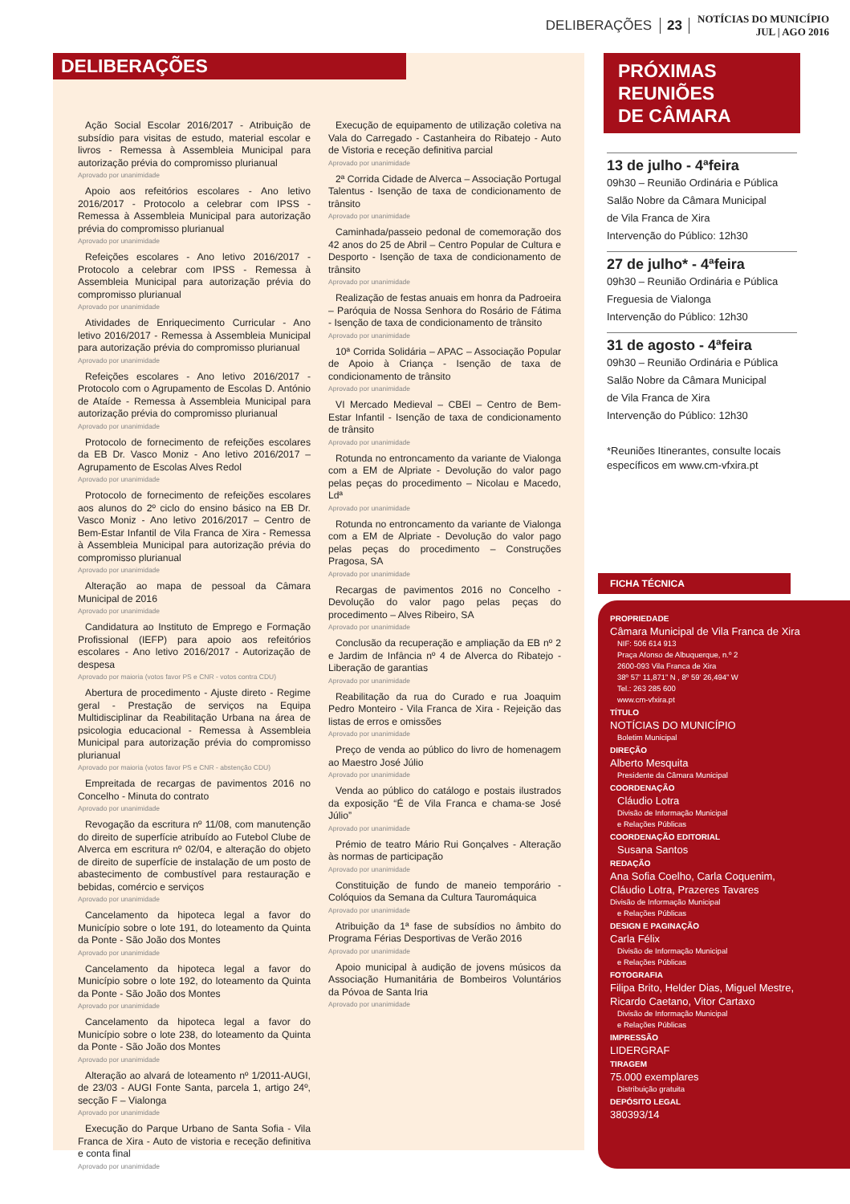DELIBERAÇÕES 23 NOTÍCIAS DO MUNICÍPIO
JUL | AGO 2016
DELIBERAÇÕES
Ação Social Escolar 2016/2017 - Atribuição de subsídio para visitas de estudo, material escolar e livros - Remessa à Assembleia Municipal para autorização prévia do compromisso plurianual
Aprovado por unanimidade
Apoio aos refeitórios escolares - Ano letivo 2016/2017 - Protocolo a celebrar com IPSS - Remessa à Assembleia Municipal para autorização prévia do compromisso plurianual
Aprovado por unanimidade
Refeições escolares - Ano letivo 2016/2017 - Protocolo a celebrar com IPSS - Remessa à Assembleia Municipal para autorização prévia do compromisso plurianual
Aprovado por unanimidade
Atividades de Enriquecimento Curricular - Ano letivo 2016/2017 - Remessa à Assembleia Municipal para autorização prévia do compromisso plurianual
Aprovado por unanimidade
Refeições escolares - Ano letivo 2016/2017 - Protocolo com o Agrupamento de Escolas D. António de Ataíde - Remessa à Assembleia Municipal para autorização prévia do compromisso plurianual
Aprovado por unanimidade
Protocolo de fornecimento de refeições escolares da EB Dr. Vasco Moniz - Ano letivo 2016/2017 – Agrupamento de Escolas Alves Redol
Aprovado por unanimidade
Protocolo de fornecimento de refeições escolares aos alunos do 2º ciclo do ensino básico na EB Dr. Vasco Moniz - Ano letivo 2016/2017 – Centro de Bem-Estar Infantil de Vila Franca de Xira - Remessa à Assembleia Municipal para autorização prévia do compromisso plurianual
Aprovado por unanimidade
Alteração ao mapa de pessoal da Câmara Municipal de 2016
Aprovado por unanimidade
Candidatura ao Instituto de Emprego e Formação Profissional (IEFP) para apoio aos refeitórios escolares - Ano letivo 2016/2017 - Autorização de despesa
Aprovado por maioria (votos favor PS e CNR - votos contra CDU)
Abertura de procedimento - Ajuste direto - Regime geral - Prestação de serviços na Equipa Multidisciplinar da Reabilitação Urbana na área de psicologia educacional - Remessa à Assembleia Municipal para autorização prévia do compromisso plurianual
Aprovado por maioria (votos favor PS e CNR - abstenção CDU)
Empreitada de recargas de pavimentos 2016 no Concelho - Minuta do contrato
Aprovado por unanimidade
Revogação da escritura nº 11/08, com manutenção do direito de superfície atribuído ao Futebol Clube de Alverca em escritura nº 02/04, e alteração do objeto de direito de superfície de instalação de um posto de abastecimento de combustível para restauração e bebidas, comércio e serviços
Aprovado por unanimidade
Cancelamento da hipoteca legal a favor do Município sobre o lote 191, do loteamento da Quinta da Ponte - São João dos Montes
Aprovado por unanimidade
Cancelamento da hipoteca legal a favor do Município sobre o lote 192, do loteamento da Quinta da Ponte - São João dos Montes
Aprovado por unanimidade
Cancelamento da hipoteca legal a favor do Município sobre o lote 238, do loteamento da Quinta da Ponte - São João dos Montes
Aprovado por unanimidade
Alteração ao alvará de loteamento nº 1/2011-AUGI, de 23/03 - AUGI Fonte Santa, parcela 1, artigo 24º, secção F – Vialonga
Aprovado por unanimidade
Execução do Parque Urbano de Santa Sofia - Vila Franca de Xira - Auto de vistoria e receção definitiva e conta final
Aprovado por unanimidade
Execução de equipamento de utilização coletiva na Vala do Carregado - Castanheira do Ribatejo - Auto de Vistoria e receção definitiva parcial
Aprovado por unanimidade
2ª Corrida Cidade de Alverca – Associação Portugal Talentus - Isenção de taxa de condicionamento de trânsito
Aprovado por unanimidade
Caminhada/passeio pedonal de comemoração dos 42 anos do 25 de Abril – Centro Popular de Cultura e Desporto - Isenção de taxa de condicionamento de trânsito
Aprovado por unanimidade
Realização de festas anuais em honra da Padroeira – Paróquia de Nossa Senhora do Rosário de Fátima - Isenção de taxa de condicionamento de trânsito
Aprovado por unanimidade
10ª Corrida Solidária – APAC – Associação Popular de Apoio à Criança - Isenção de taxa de condicionamento de trânsito
Aprovado por unanimidade
VI Mercado Medieval – CBEI – Centro de Bem-Estar Infantil - Isenção de taxa de condicionamento de trânsito
Aprovado por unanimidade
Rotunda no entroncamento da variante de Vialonga com a EM de Alpriate - Devolução do valor pago pelas peças do procedimento – Nicolau e Macedo, Ldª
Aprovado por unanimidade
Rotunda no entroncamento da variante de Vialonga com a EM de Alpriate - Devolução do valor pago pelas peças do procedimento – Construções Pragosa, SA
Aprovado por unanimidade
Recargas de pavimentos 2016 no Concelho - Devolução do valor pago pelas peças do procedimento – Alves Ribeiro, SA
Aprovado por unanimidade
Conclusão da recuperação e ampliação da EB nº 2 e Jardim de Infância nº 4 de Alverca do Ribatejo - Liberação de garantias
Aprovado por unanimidade
Reabilitação da rua do Curado e rua Joaquim Pedro Monteiro - Vila Franca de Xira - Rejeição das listas de erros e omissões
Aprovado por unanimidade
Preço de venda ao público do livro de homenagem ao Maestro José Júlio
Aprovado por unanimidade
Venda ao público do catálogo e postais ilustrados da exposição “É de Vila Franca e chama-se José Júlio”
Aprovado por unanimidade
Prémio de teatro Mário Rui Gonçalves - Alteração às normas de participação
Aprovado por unanimidade
Constituição de fundo de maneio temporário - Colóquios da Semana da Cultura Tauromáquica
Aprovado por unanimidade
Atribuição da 1ª fase de subsídios no âmbito do Programa Férias Desportivas de Verão 2016
Aprovado por unanimidade
Apoio municipal à audição de jovens músicos da Associação Humanitária de Bombeiros Voluntários da Póvoa de Santa Iria
Aprovado por unanimidade
PRÓXIMAS
REUNIÕES
DE CÂMARA
13 de julho - 4ªfeira
09h30 – Reunião Ordinária e Pública
Salão Nobre da Câmara Municipal
de Vila Franca de Xira
Intervenção do Público: 12h30
27 de julho* - 4ªfeira
09h30 – Reunião Ordinária e Pública
Freguesia de Vialonga
Intervenção do Público: 12h30
31 de agosto - 4ªfeira
09h30 – Reunião Ordinária e Pública
Salão Nobre da Câmara Municipal
de Vila Franca de Xira
Intervenção do Público: 12h30
*Reuniões Itinerantes, consulte locais específicos em www.cm-vfxira.pt
FICHA TÉCNICA
PROPRIEDADE
Câmara Municipal de Vila Franca de Xira
NIF: 506 614 913
Praça Afonso de Albuquerque, n.º 2
2600-093 Vila Franca de Xira
38º 57’ 11,871” N , 8º 59’ 26,494” W
Tel.: 263 285 600
www.cm-vfxira.pt
TÍTULO
NOTÍCIAS DO MUNICÍPIO
Boletim Municipal
DIREÇÃO
Alberto Mesquita
Presidente da Câmara Municipal
COORDENAÇÃO
Cláudio Lotra
Divisão de Informação Municipal
e Relações Públicas
COORDENAÇÃO EDITORIAL
Susana Santos
REDAÇÃO
Ana Sofia Coelho, Carla Coquenim,
Cláudio Lotra, Prazeres Tavares
Divisão de Informação Municipal
e Relações Públicas
DESIGN E PAGINAÇÃO
Carla Félix
Divisão de Informação Municipal
e Relações Públicas
FOTOGRAFIA
Filipa Brito, Helder Dias, Miguel Mestre,
Ricardo Caetano, Vitor Cartaxo
Divisão de Informação Municipal
e Relações Públicas
IMPRESSÃO
LIDERGRAF
TIRAGEM
75.000 exemplares
Distribuição gratuita
DEPÓSITO LEGAL
380393/14